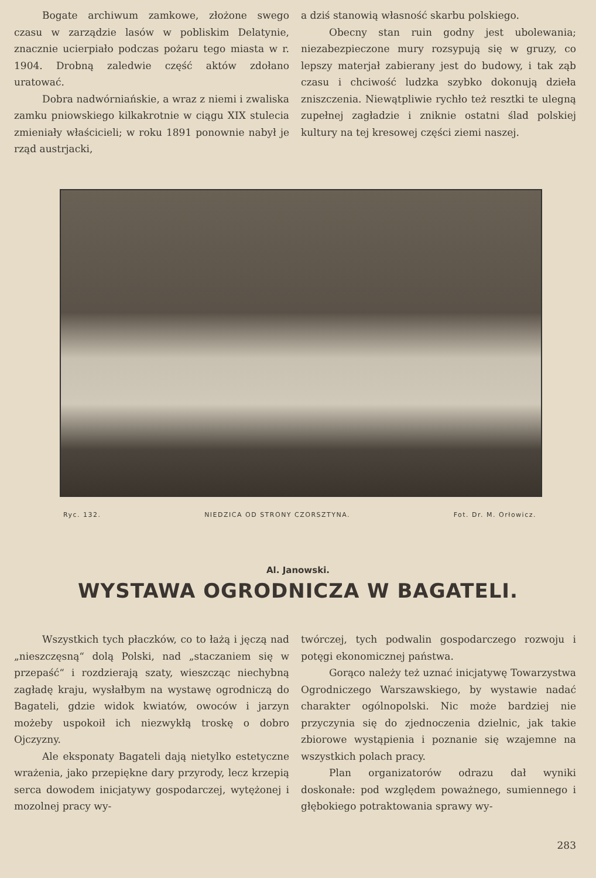Bogate archiwum zamkowe, złożone swego czasu w zarządzie lasów w pobliskim Delatynie, znacznie ucierpiało podczas pożaru tego miasta w r. 1904. Drobną zaledwie część aktów zdołano uratować.
Dobra nadwórniańskie, a wraz z niemi i zwaliska zamku pniowskiego kilkakrotnie w ciągu XIX stulecia zmieniały właścicieli; w roku 1891 ponownie nabył je rząd austrjacki,
a dziś stanowią własność skarbu polskiego.
Obecny stan ruin godny jest ubolewania; niezabezpieczone mury rozsypują się w gruzy, co lepszy materjał zabierany jest do budowy, i tak ząb czasu i chciwość ludzka szybko dokonują dzieła zniszczenia. Niewątpliwie rychło też resztki te ulegną zupełnej zagładzie i zniknie ostatni ślad polskiej kultury na tej kresowej części ziemi naszej.
Ryc. 132. NIEDZICA OD STRONY CZORSZTYNA. Fot. Dr. M. Orłowicz.
Al. Janowski.
WYSTAWA OGRODNICZA W BAGATELI.
Wszystkich tych płaczków, co to łażą i jęczą nad „nieszczęsną“ dolą Polski, nad „staczaniem się w przepaść“ i rozdzierają szaty, wieszcząc niechybną zagładę kraju, wysłałbym na wystawę ogrodniczą do Bagateli, gdzie widok kwiatów, owoców i jarzyn możeby uspokoił ich niezwykłą troskę o dobro Ojczyzny.
Ale eksponaty Bagateli dają nietylko estetyczne wrażenia, jako przepiękne dary przyrody, lecz krzepią serca dowodem inicjatywy gospodarczej, wytężonej i mozolnej pracy wy-
twórczej, tych podwalin gospodarczego rozwoju i potęgi ekonomicznej państwa.
Gorąco należy też uznać inicjatywę Towarzystwa Ogrodniczego Warszawskiego, by wystawie nadać charakter ogólnopolski. Nic może bardziej nie przyczynia się do zjednoczenia dzielnic, jak takie zbiorowe wystąpienia i poznanie się wzajemne na wszystkich polach pracy.
Plan organizatorów odrazu dał wyniki doskonałe: pod względem poważnego, sumiennego i głębokiego potraktowania sprawy wy-
283